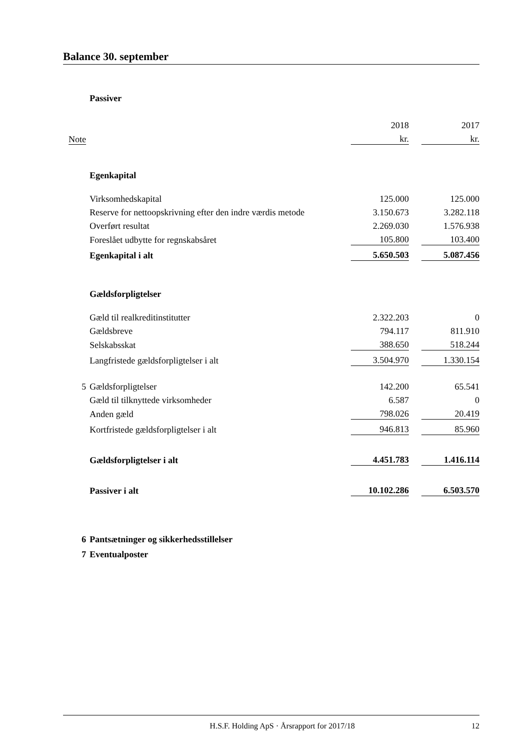Balance 30. september
| | Passiver | | | |
| | | 2018 | | 2017 |
| Note | | kr. | | kr. |
| | Egenkapital | | | |
| | Virksomhedskapital | 125.000 | | 125.000 |
| | Reserve for nettoopskrivning efter den indre værdis metode | 3.150.673 | | 3.282.118 |
| | Overført resultat | 2.269.030 | | 1.576.938 |
| | Foreslået udbytte for regnskabsåret | 105.800 | | 103.400 |
| | Egenkapital i alt | 5.650.503 | | 5.087.456 |
| | Gældsforpligtelser | | | |
| | Gæld til realkreditinstitutter | 2.322.203 | | 0 |
| | Gældsbreve | 794.117 | | 811.910 |
| | Selskabsskat | 388.650 | | 518.244 |
| | Langfristede gældsforpligtelser i alt | 3.504.970 | | 1.330.154 |
| 5 | Gældsforpligtelser | 142.200 | | 65.541 |
| | Gæld til tilknyttede virksomheder | 6.587 | | 0 |
| | Anden gæld | 798.026 | | 20.419 |
| | Kortfristede gældsforpligtelser i alt | 946.813 | | 85.960 |
| | Gældsforpligtelser i alt | 4.451.783 | | 1.416.114 |
| | Passiver i alt | 10.102.286 | | 6.503.570 |
| 6 | Pantsætninger og sikkerhedsstillelser | | | |
| 7 | Eventualposter | | | |
H.S.F. Holding ApS · Årsrapport for 2017/18 12